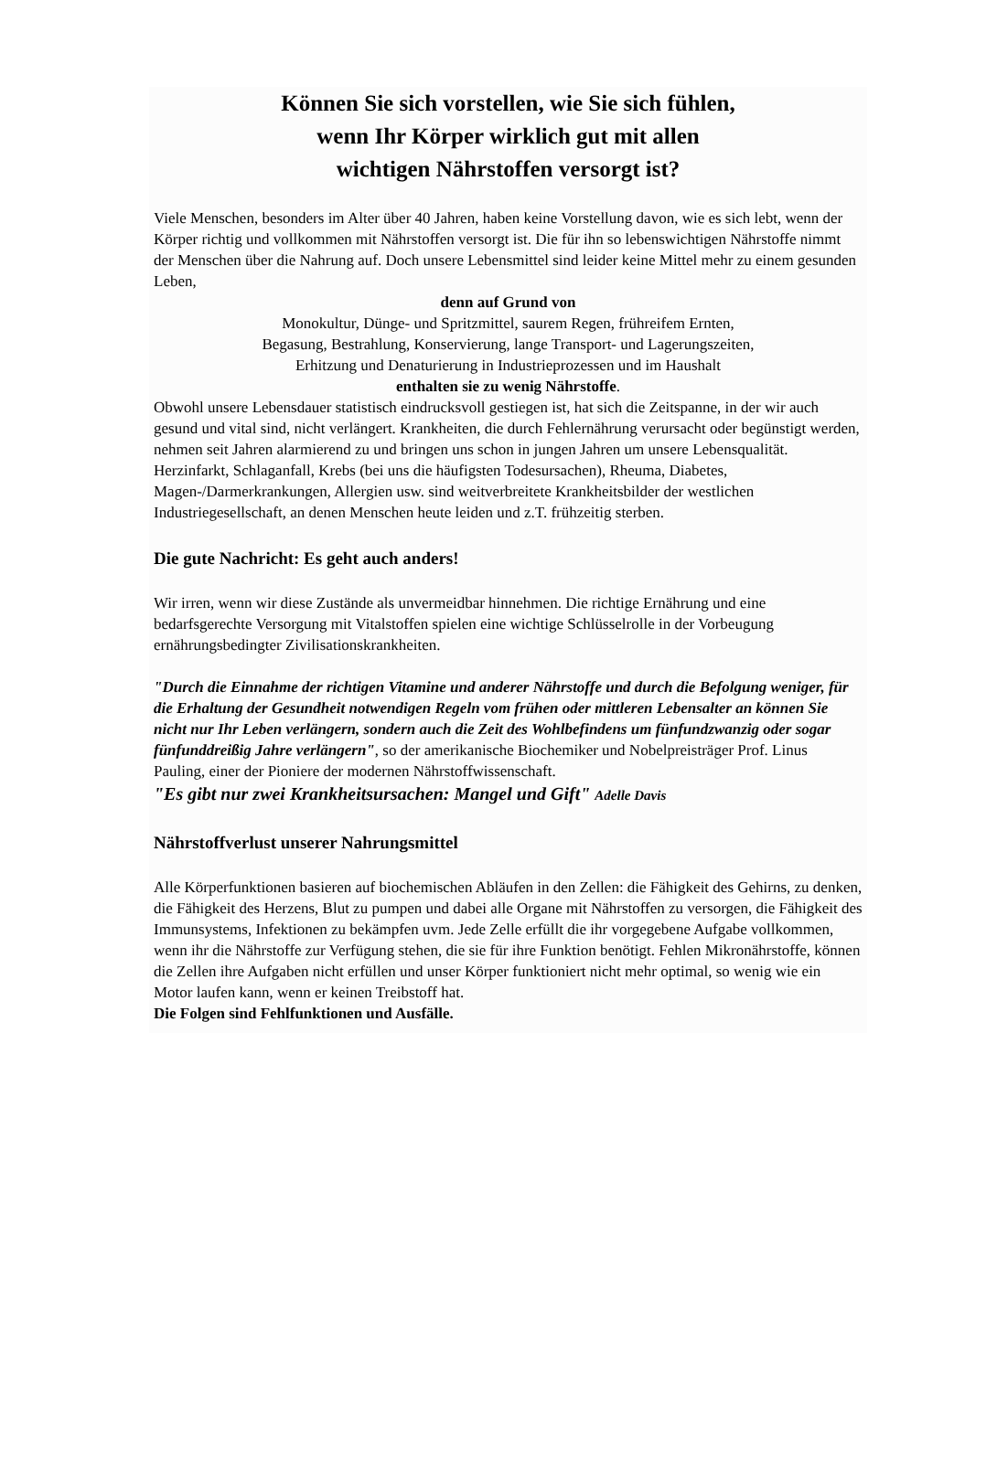Können Sie sich vorstellen, wie Sie sich fühlen,
wenn Ihr Körper wirklich gut mit allen
wichtigen Nährstoffen versorgt ist?
Viele Menschen, besonders im Alter über 40 Jahren, haben keine Vorstellung davon, wie es sich lebt, wenn der Körper richtig und vollkommen mit Nährstoffen versorgt ist. Die für ihn so lebenswichtigen Nährstoffe nimmt der Menschen über die Nahrung auf. Doch unsere Lebensmittel sind leider keine Mittel mehr zu einem gesunden Leben,
denn auf Grund von
Monokultur, Dünge- und Spritzmittel, saurem Regen, frühreifem Ernten,
Begasung, Bestrahlung, Konservierung, lange Transport- und Lagerungszeiten,
Erhitzung und Denaturierung in Industrieprozessen und im Haushalt
enthalten sie zu wenig Nährstoffe.
Obwohl unsere Lebensdauer statistisch eindrucksvoll gestiegen ist, hat sich die Zeitspanne, in der wir auch gesund und vital sind, nicht verlängert. Krankheiten, die durch Fehlernährung verursacht oder begünstigt werden, nehmen seit Jahren alarmierend zu und bringen uns schon in jungen Jahren um unsere Lebensqualität. Herzinfarkt, Schlaganfall, Krebs (bei uns die häufigsten Todesursachen), Rheuma, Diabetes, Magen-/Darmerkrankungen, Allergien usw. sind weitverbreitete Krankheitsbilder der westlichen Industriegesellschaft, an denen Menschen heute leiden und z.T. frühzeitig sterben.
Die gute Nachricht: Es geht auch anders!
Wir irren, wenn wir diese Zustände als unvermeidbar hinnehmen. Die richtige Ernährung und eine bedarfsgerechte Versorgung mit Vitalstoffen spielen eine wichtige Schlüsselrolle in der Vorbeugung ernährungsbedingter Zivilisationskrankheiten.
"Durch die Einnahme der richtigen Vitamine und anderer Nährstoffe und durch die Befolgung weniger, für die Erhaltung der Gesundheit notwendigen Regeln vom frühen oder mittleren Lebensalter an können Sie nicht nur Ihr Leben verlängern, sondern auch die Zeit des Wohlbefindens um fünfundzwanzig oder sogar fünfunddreißig Jahre verlängern", so der amerikanische Biochemiker und Nobelpreisträger Prof. Linus Pauling, einer der Pioniere der modernen Nährstoffwissenschaft.
"Es gibt nur zwei Krankheitsursachen: Mangel und Gift" Adelle Davis
Nährstoffverlust unserer Nahrungsmittel
Alle Körperfunktionen basieren auf biochemischen Abläufen in den Zellen: die Fähigkeit des Gehirns, zu denken, die Fähigkeit des Herzens, Blut zu pumpen und dabei alle Organe mit Nährstoffen zu versorgen, die Fähigkeit des Immunsystems, Infektionen zu bekämpfen uvm. Jede Zelle erfüllt die ihr vorgegebene Aufgabe vollkommen, wenn ihr die Nährstoffe zur Verfügung stehen, die sie für ihre Funktion benötigt. Fehlen Mikronährstoffe, können die Zellen ihre Aufgaben nicht erfüllen und unser Körper funktioniert nicht mehr optimal, so wenig wie ein Motor laufen kann, wenn er keinen Treibstoff hat.
Die Folgen sind Fehlfunktionen und Ausfälle.